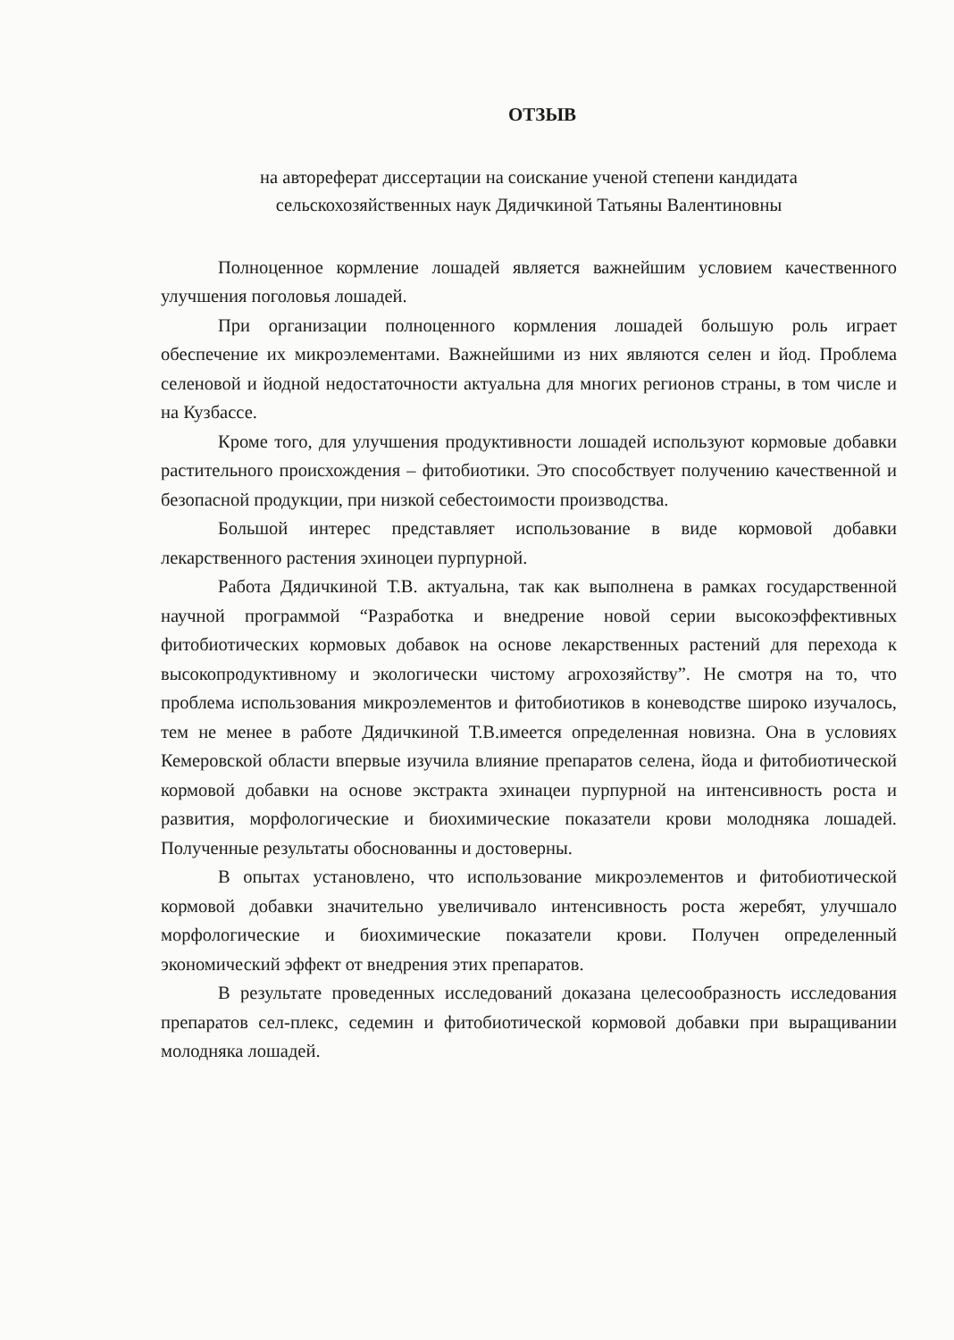ОТЗЫВ
на автореферат диссертации на соискание ученой степени кандидата
сельскохозяйственных наук Дядичкиной Татьяны Валентиновны
Полноценное кормление лошадей является важнейшим условием качественного улучшения поголовья лошадей.
При организации полноценного кормления лошадей большую роль играет обеспечение их микроэлементами. Важнейшими из них являются селен и йод. Проблема селеновой и йодной недостаточности актуальна для многих регионов страны, в том числе и на Кузбассе.
Кроме того, для улучшения продуктивности лошадей используют кормовые добавки растительного происхождения – фитобиотики. Это способствует получению качественной и безопасной продукции, при низкой себестоимости производства.
Большой интерес представляет использование в виде кормовой добавки лекарственного растения эхиноцеи пурпурной.
Работа Дядичкиной Т.В. актуальна, так как выполнена в рамках государственной научной программой “Разработка и внедрение новой серии высокоэффективных фитобиотических кормовых добавок на основе лекарственных растений для перехода к высокопродуктивному и экологически чистому агрохозяйству”. Не смотря на то, что проблема использования микроэлементов и фитобиотиков в коневодстве широко изучалось, тем не менее в работе Дядичкиной Т.В.имеется определенная новизна. Она в условиях Кемеровской области впервые изучила влияние препаратов селена, йода и фитобиотической кормовой добавки на основе экстракта эхинацеи пурпурной на интенсивность роста и развития, морфологические и биохимические показатели крови молодняка лошадей. Полученные результаты обоснованны и достоверны.
В опытах установлено, что использование микроэлементов и фитобиотической кормовой добавки значительно увеличивало интенсивность роста жеребят, улучшало морфологические и биохимические показатели крови. Получен определенный экономический эффект от внедрения этих препаратов.
В результате проведенных исследований доказана целесообразность исследования препаратов сел-плекс, седемин и фитобиотической кормовой добавки при выращивании молодняка лошадей.